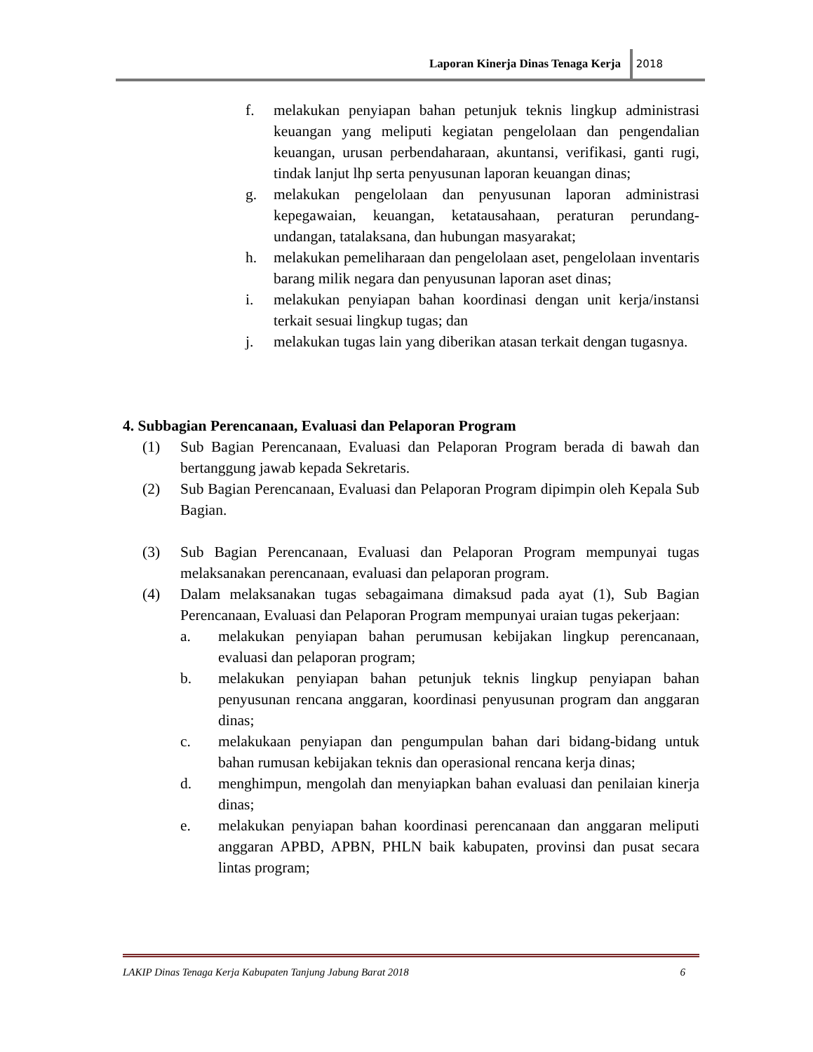Laporan Kinerja Dinas Tenaga Kerja
2018
f. melakukan penyiapan bahan petunjuk teknis lingkup administrasi keuangan yang meliputi kegiatan pengelolaan dan pengendalian keuangan, urusan perbendaharaan, akuntansi, verifikasi, ganti rugi, tindak lanjut lhp serta penyusunan laporan keuangan dinas;
g. melakukan pengelolaan dan penyusunan laporan administrasi kepegawaian, keuangan, ketatausahaan, peraturan perundang-undangan, tatalaksana, dan hubungan masyarakat;
h. melakukan pemeliharaan dan pengelolaan aset, pengelolaan inventaris barang milik negara dan penyusunan laporan aset dinas;
i. melakukan penyiapan bahan koordinasi dengan unit kerja/instansi terkait sesuai lingkup tugas; dan
j. melakukan tugas lain yang diberikan atasan terkait dengan tugasnya.
4. Subbagian Perencanaan, Evaluasi dan Pelaporan Program
(1) Sub Bagian Perencanaan, Evaluasi dan Pelaporan Program berada di bawah dan bertanggung jawab kepada Sekretaris.
(2) Sub Bagian Perencanaan, Evaluasi dan Pelaporan Program dipimpin oleh Kepala Sub Bagian.
(3) Sub Bagian Perencanaan, Evaluasi dan Pelaporan Program mempunyai tugas melaksanakan perencanaan, evaluasi dan pelaporan program.
(4) Dalam melaksanakan tugas sebagaimana dimaksud pada ayat (1), Sub Bagian Perencanaan, Evaluasi dan Pelaporan Program mempunyai uraian tugas pekerjaan:
a. melakukan penyiapan bahan perumusan kebijakan lingkup perencanaan, evaluasi dan pelaporan program;
b. melakukan penyiapan bahan petunjuk teknis lingkup penyiapan bahan penyusunan rencana anggaran, koordinasi penyusunan program dan anggaran dinas;
c. melakukaan penyiapan dan pengumpulan bahan dari bidang-bidang untuk bahan rumusan kebijakan teknis dan operasional rencana kerja dinas;
d. menghimpun, mengolah dan menyiapkan bahan evaluasi dan penilaian kinerja dinas;
e. melakukan penyiapan bahan koordinasi perencanaan dan anggaran meliputi anggaran APBD, APBN, PHLN baik kabupaten, provinsi dan pusat secara lintas program;
LAKIP Dinas Tenaga Kerja Kabupaten Tanjung Jabung Barat 2018 6